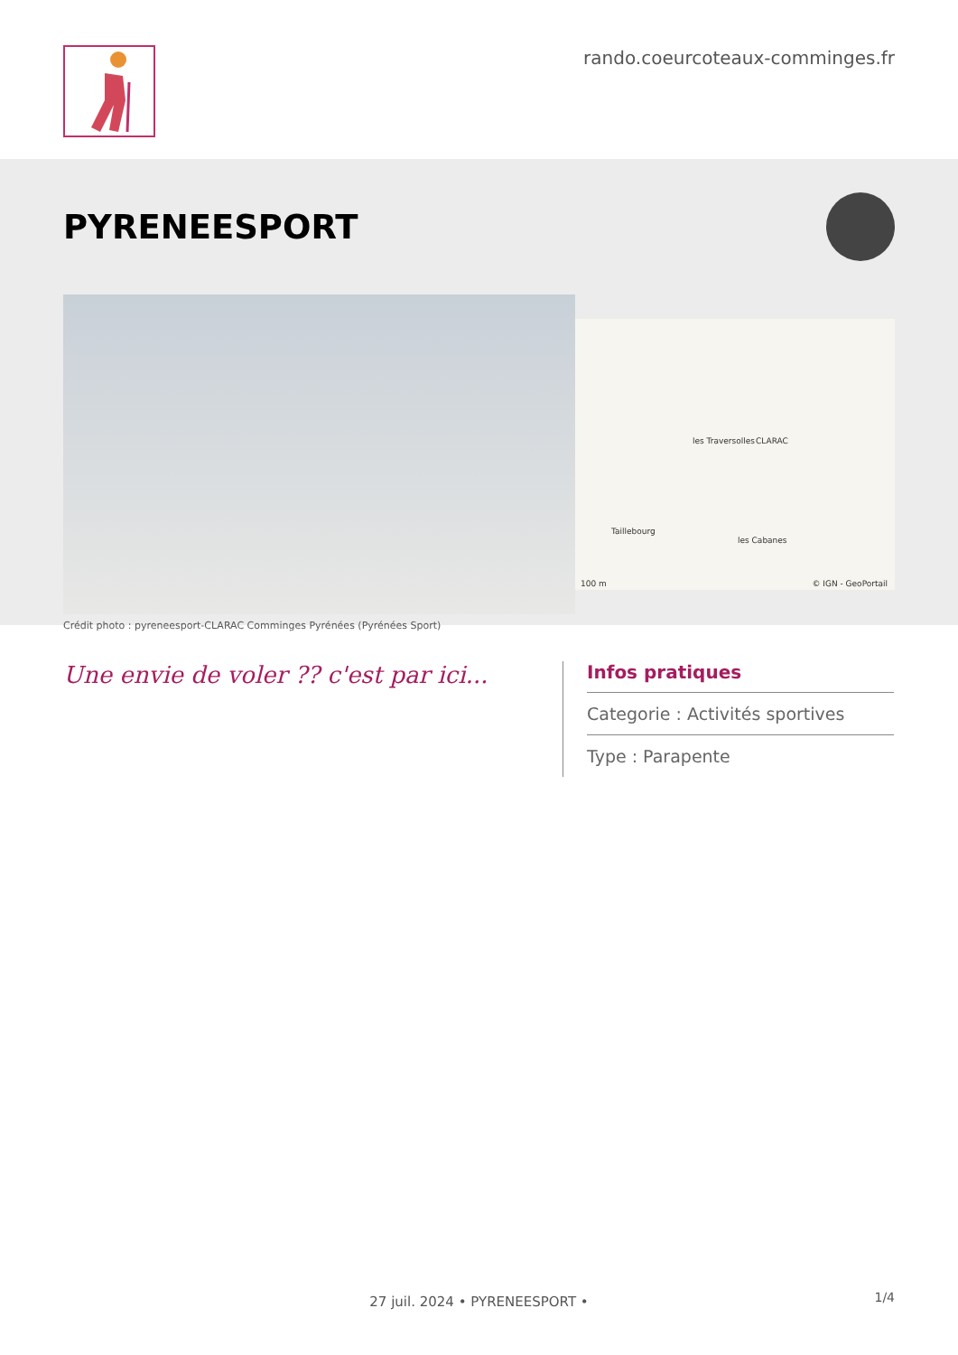rando.coeurcoteaux-comminges.fr
PYRENEESPORT
les Traversolles CLARAC
Taillebourg
les Cabanes
100 m © IGN - GeoPortail
Crédit photo : pyreneesport-CLARAC Comminges Pyrénées (Pyrénées Sport)
Une envie de voler ?? c'est par ici...
Infos pratiques
Categorie : Activités sportives
Type : Parapente
27 juil. 2024 • PYRENEESPORT • 1/4